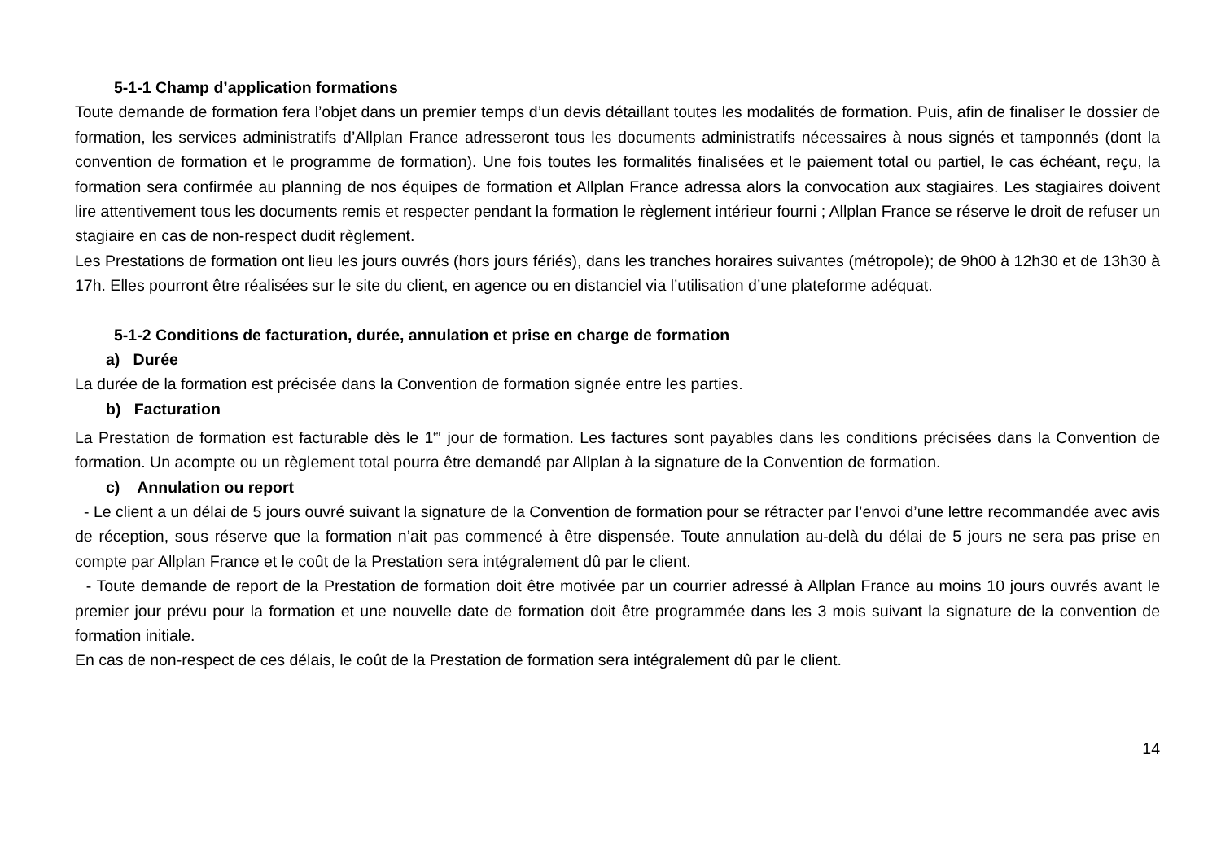5-1-1 Champ d’application formations
Toute demande de formation fera l’objet dans un premier temps d’un devis détaillant toutes les modalités de formation. Puis, afin de finaliser le dossier de formation, les services administratifs d’Allplan France adresseront tous les documents administratifs nécessaires à nous signés et tamponnés (dont la convention de formation et le programme de formation). Une fois toutes les formalités finalisées et le paiement total ou partiel, le cas échéant, reçu, la formation sera confirmée au planning de nos équipes de formation et Allplan France adressa alors la convocation aux stagiaires. Les stagiaires doivent lire attentivement tous les documents remis et respecter pendant la formation le règlement intérieur fourni ; Allplan France se réserve le droit de refuser un stagiaire en cas de non-respect dudit règlement.
Les Prestations de formation ont lieu les jours ouvrés (hors jours fériés), dans les tranches horaires suivantes (métropole); de 9h00 à 12h30 et de 13h30 à 17h. Elles pourront être réalisées sur le site du client, en agence ou en distanciel via l’utilisation d’une plateforme adéquat.
5-1-2 Conditions de facturation, durée, annulation et prise en charge de formation
a) Durée
La durée de la formation est précisée dans la Convention de formation signée entre les parties.
b) Facturation
La Prestation de formation est facturable dès le 1<sup>er</sup> jour de formation. Les factures sont payables dans les conditions précisées dans la Convention de formation. Un acompte ou un règlement total pourra être demandé par Allplan à la signature de la Convention de formation.
c) Annulation ou report
- Le client a un délai de 5 jours ouvré suivant la signature de la Convention de formation pour se rétracter par l’envoi d’une lettre recommandée avec avis de réception, sous réserve que la formation n’ait pas commencé à être dispensée. Toute annulation au-delà du délai de 5 jours ne sera pas prise en compte par Allplan France et le coût de la Prestation sera intégralement dû par le client.
- Toute demande de report de la Prestation de formation doit être motivée par un courrier adressé à Allplan France au moins 10 jours ouvrés avant le premier jour prévu pour la formation et une nouvelle date de formation doit être programmée dans les 3 mois suivant la signature de la convention de formation initiale.
En cas de non-respect de ces délais, le coût de la Prestation de formation sera intégralement dû par le client.
14